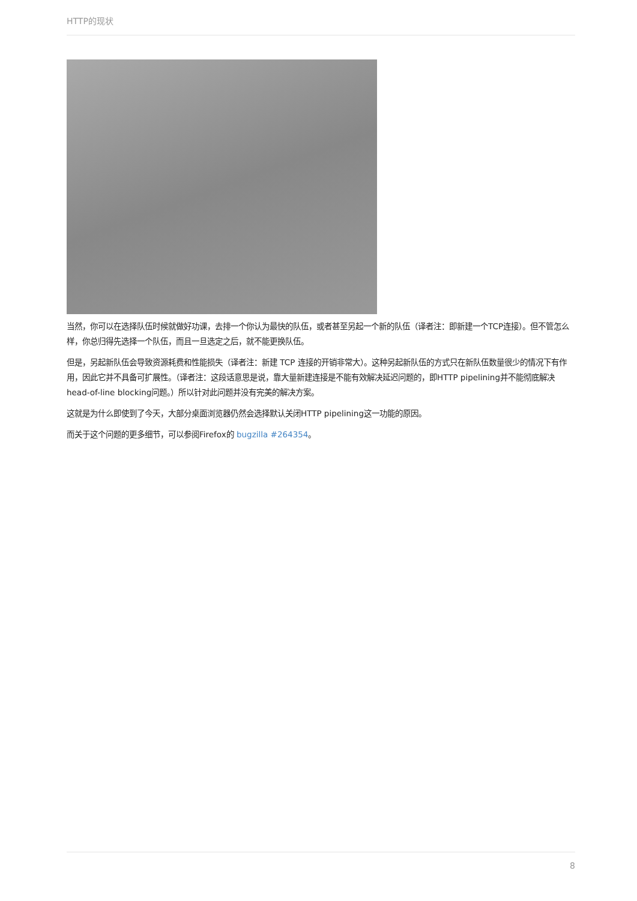HTTP的现状
当然，你可以在选择队伍时候就做好功课，去排一个你认为最快的队伍，或者甚至另起一个新的队伍（译者注：即新建一个TCP连接）。但不管怎么样，你总归得先选择一个队伍，而且一旦选定之后，就不能更换队伍。
但是，另起新队伍会导致资源耗费和性能损失（译者注：新建 TCP 连接的开销非常大）。这种另起新队伍的方式只在新队伍数量很少的情况下有作用，因此它并不具备可扩展性。（译者注：这段话意思是说，靠大量新建连接是不能有效解决延迟问题的，即HTTP pipelining并不能彻底解决head-of-line blocking问题。）所以针对此问题并没有完美的解决方案。
这就是为什么即使到了今天，大部分桌面浏览器仍然会选择默认关闭HTTP pipelining这一功能的原因。
而关于这个问题的更多细节，可以参阅Firefox的 bugzilla #264354。
8